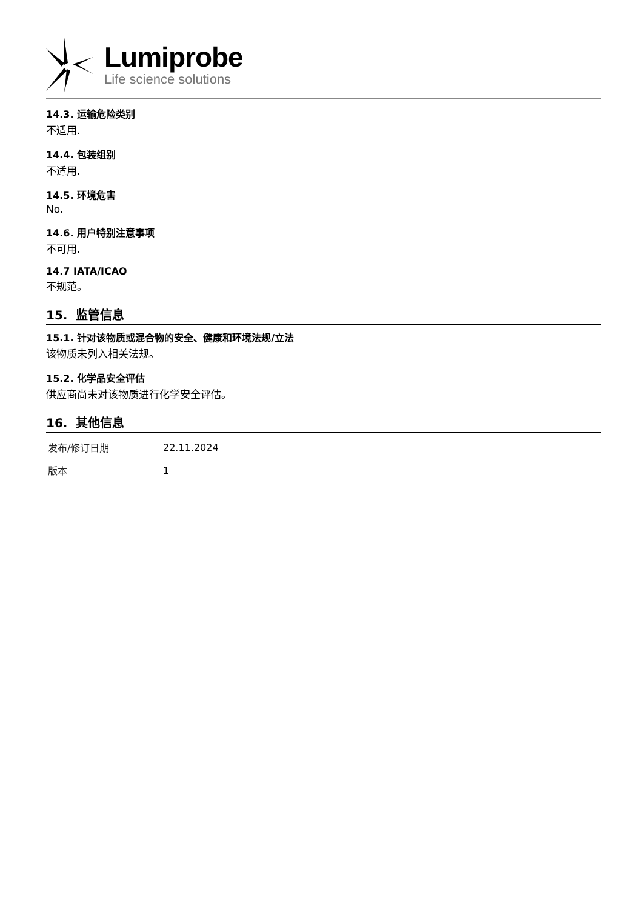Lumiprobe
Life science solutions
14.3. 运输危险类别
不适用.
14.4. 包装组别
不适用.
14.5. 环境危害
No.
14.6. 用户特别注意事项
不可用.
14.7 IATA/ICAO
不规范。
15. 监管信息
15.1. 针对该物质或混合物的安全、健康和环境法规/立法
该物质未列入相关法规。
15.2. 化学品安全评估
供应商尚未对该物质进行化学安全评估。
16. 其他信息
| 发布/修订日期 | 22.11.2024 |
| 版本 | 1 |